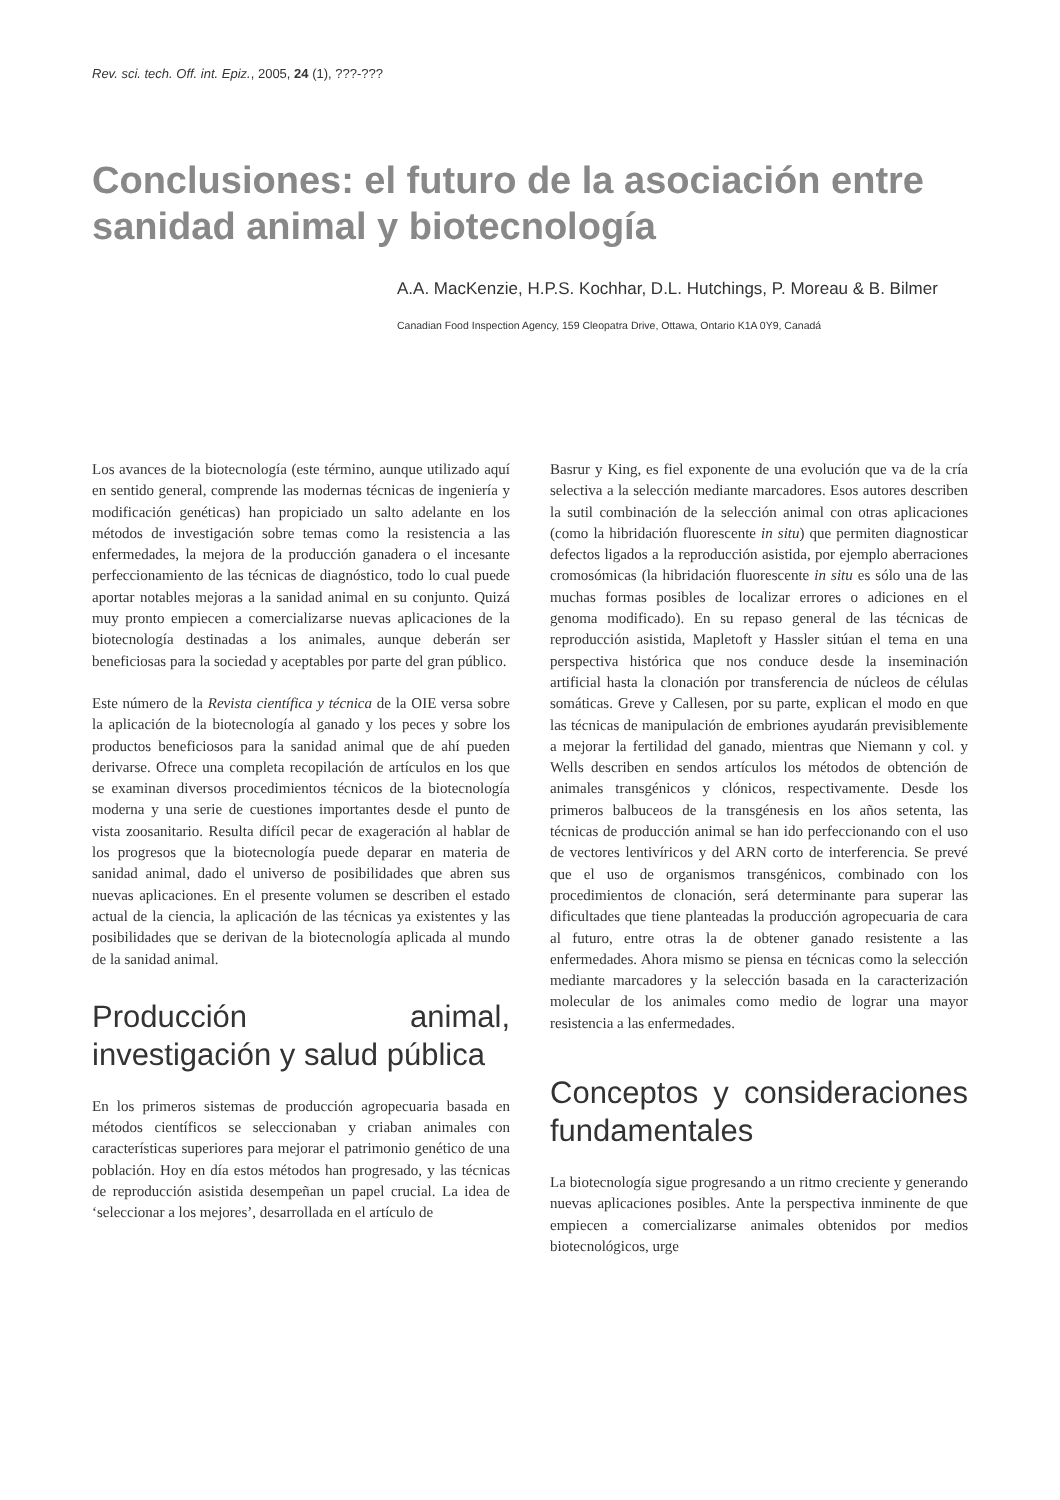Rev. sci. tech. Off. int. Epiz., 2005, 24 (1), ???-???
Conclusiones: el futuro de la asociación entre sanidad animal y biotecnología
A.A. MacKenzie, H.P.S. Kochhar, D.L. Hutchings, P. Moreau & B. Bilmer
Canadian Food Inspection Agency, 159 Cleopatra Drive, Ottawa, Ontario K1A 0Y9, Canadá
Los avances de la biotecnología (este término, aunque utilizado aquí en sentido general, comprende las modernas técnicas de ingeniería y modificación genéticas) han propiciado un salto adelante en los métodos de investigación sobre temas como la resistencia a las enfermedades, la mejora de la producción ganadera o el incesante perfeccionamiento de las técnicas de diagnóstico, todo lo cual puede aportar notables mejoras a la sanidad animal en su conjunto. Quizá muy pronto empiecen a comercializarse nuevas aplicaciones de la biotecnología destinadas a los animales, aunque deberán ser beneficiosas para la sociedad y aceptables por parte del gran público.
Este número de la Revista científica y técnica de la OIE versa sobre la aplicación de la biotecnología al ganado y los peces y sobre los productos beneficiosos para la sanidad animal que de ahí pueden derivarse. Ofrece una completa recopilación de artículos en los que se examinan diversos procedimientos técnicos de la biotecnología moderna y una serie de cuestiones importantes desde el punto de vista zoosanitario. Resulta difícil pecar de exageración al hablar de los progresos que la biotecnología puede deparar en materia de sanidad animal, dado el universo de posibilidades que abren sus nuevas aplicaciones. En el presente volumen se describen el estado actual de la ciencia, la aplicación de las técnicas ya existentes y las posibilidades que se derivan de la biotecnología aplicada al mundo de la sanidad animal.
Producción animal, investigación y salud pública
En los primeros sistemas de producción agropecuaria basada en métodos científicos se seleccionaban y criaban animales con características superiores para mejorar el patrimonio genético de una población. Hoy en día estos métodos han progresado, y las técnicas de reproducción asistida desempeñan un papel crucial. La idea de ‘seleccionar a los mejores’, desarrollada en el artículo de
Basrur y King, es fiel exponente de una evolución que va de la cría selectiva a la selección mediante marcadores. Esos autores describen la sutil combinación de la selección animal con otras aplicaciones (como la hibridación fluorescente in situ) que permiten diagnosticar defectos ligados a la reproducción asistida, por ejemplo aberraciones cromosómicas (la hibridación fluorescente in situ es sólo una de las muchas formas posibles de localizar errores o adiciones en el genoma modificado). En su repaso general de las técnicas de reproducción asistida, Mapletoft y Hassler sitúan el tema en una perspectiva histórica que nos conduce desde la inseminación artificial hasta la clonación por transferencia de núcleos de células somáticas. Greve y Callesen, por su parte, explican el modo en que las técnicas de manipulación de embriones ayudarán previsiblemente a mejorar la fertilidad del ganado, mientras que Niemann y col. y Wells describen en sendos artículos los métodos de obtención de animales transgénicos y clónicos, respectivamente. Desde los primeros balbuceos de la transgénesis en los años setenta, las técnicas de producción animal se han ido perfeccionando con el uso de vectores lentivíricos y del ARN corto de interferencia. Se prevé que el uso de organismos transgénicos, combinado con los procedimientos de clonación, será determinante para superar las dificultades que tiene planteadas la producción agropecuaria de cara al futuro, entre otras la de obtener ganado resistente a las enfermedades. Ahora mismo se piensa en técnicas como la selección mediante marcadores y la selección basada en la caracterización molecular de los animales como medio de lograr una mayor resistencia a las enfermedades.
Conceptos y consideraciones fundamentales
La biotecnología sigue progresando a un ritmo creciente y generando nuevas aplicaciones posibles. Ante la perspectiva inminente de que empiecen a comercializarse animales obtenidos por medios biotecnológicos, urge